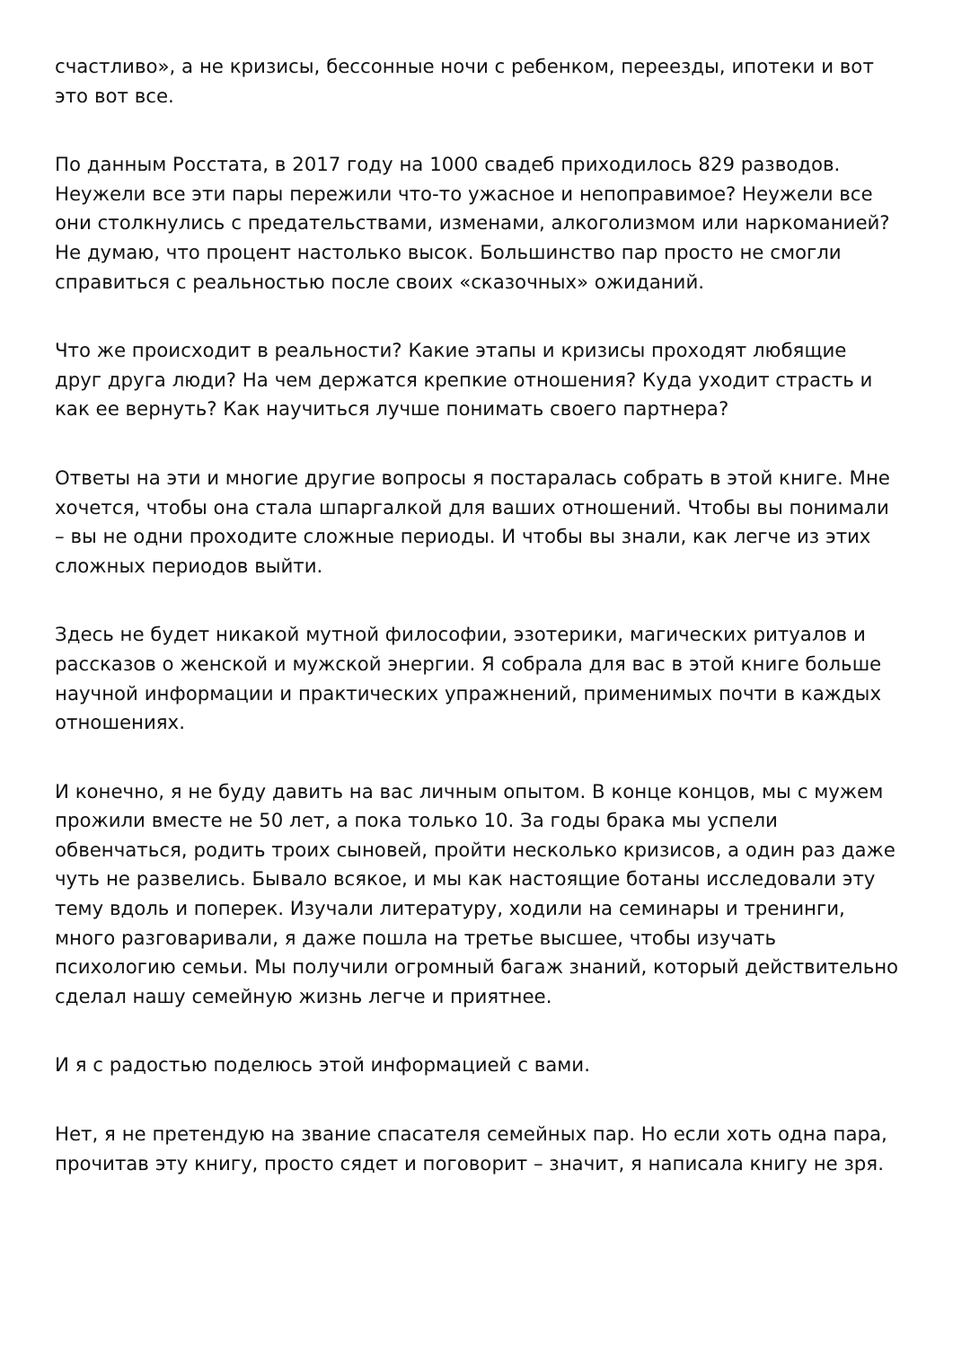счастливо», а не кризисы, бессонные ночи с ребенком, переезды, ипотеки и вот это вот все.
По данным Росстата, в 2017 году на 1000 свадеб приходилось 829 разводов. Неужели все эти пары пережили что-то ужасное и непоправимое? Неужели все они столкнулись с предательствами, изменами, алкоголизмом или наркоманией? Не думаю, что процент настолько высок. Большинство пар просто не смогли справиться с реальностью после своих «сказочных» ожиданий.
Что же происходит в реальности? Какие этапы и кризисы проходят любящие друг друга люди? На чем держатся крепкие отношения? Куда уходит страсть и как ее вернуть? Как научиться лучше понимать своего партнера?
Ответы на эти и многие другие вопросы я постаралась собрать в этой книге. Мне хочется, чтобы она стала шпаргалкой для ваших отношений. Чтобы вы понимали – вы не одни проходите сложные периоды. И чтобы вы знали, как легче из этих сложных периодов выйти.
Здесь не будет никакой мутной философии, эзотерики, магических ритуалов и рассказов о женской и мужской энергии. Я собрала для вас в этой книге больше научной информации и практических упражнений, применимых почти в каждых отношениях.
И конечно, я не буду давить на вас личным опытом. В конце концов, мы с мужем прожили вместе не 50 лет, а пока только 10. За годы брака мы успели обвенчаться, родить троих сыновей, пройти несколько кризисов, а один раз даже чуть не развелись. Бывало всякое, и мы как настоящие ботаны исследовали эту тему вдоль и поперек. Изучали литературу, ходили на семинары и тренинги, много разговаривали, я даже пошла на третье высшее, чтобы изучать психологию семьи. Мы получили огромный багаж знаний, который действительно сделал нашу семейную жизнь легче и приятнее.
И я с радостью поделюсь этой информацией с вами.
Нет, я не претендую на звание спасателя семейных пар. Но если хоть одна пара, прочитав эту книгу, просто сядет и поговорит – значит, я написала книгу не зря.